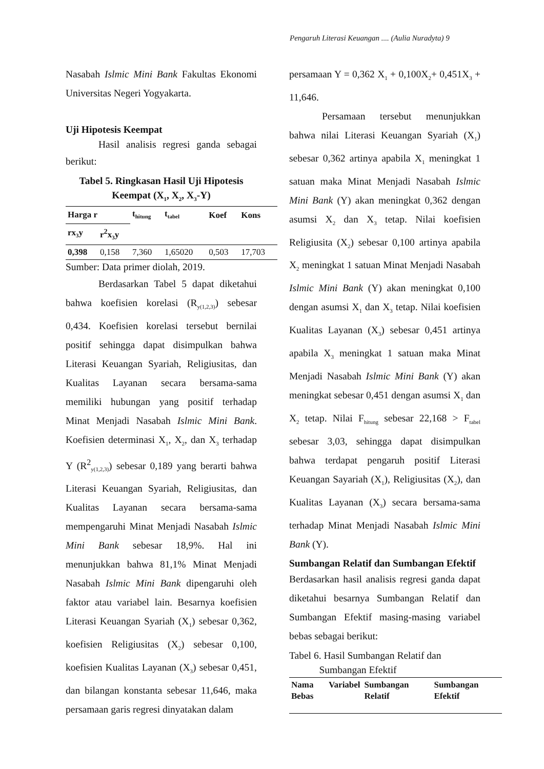Pengaruh Literasi Keuangan .... (Aulia Nuradyta) 9
Nasabah Islmic Mini Bank Fakultas Ekonomi Universitas Negeri Yogyakarta.
Uji Hipotesis Keempat
Hasil analisis regresi ganda sebagai berikut:
Tabel 5. Ringkasan Hasil Uji Hipotesis Keempat (X<sub>1</sub>, X<sub>2</sub>, X<sub>3</sub>-Y)
| Harga r | | t<sub>hitung</sub> | t<sub>tabel</sub> | Koef | Kons |
| --- | --- | --- | --- | --- | --- |
| rx<sub>3</sub>y | r<sup>2</sup>x<sub>3</sub>y | | | | |
| 0,398 | 0,158 | 7,360 | 1,65020 | 0,503 | 17,703 |
Sumber: Data primer diolah, 2019.
Berdasarkan Tabel 5 dapat diketahui bahwa koefisien korelasi (R<sub>y(1,2,3)</sub>) sebesar 0,434. Koefisien korelasi tersebut bernilai positif sehingga dapat disimpulkan bahwa Literasi Keuangan Syariah, Religiusitas, dan Kualitas Layanan secara bersama-sama memiliki hubungan yang positif terhadap Minat Menjadi Nasabah Islmic Mini Bank. Koefisien determinasi X<sub>1</sub>, X<sub>2</sub>, dan X<sub>3</sub> terhadap Y (R<sup>2</sup><sub>y(1,2,3)</sub>) sebesar 0,189 yang berarti bahwa Literasi Keuangan Syariah, Religiusitas, dan Kualitas Layanan secara bersama-sama mempengaruhi Minat Menjadi Nasabah Islmic Mini Bank sebesar 18,9%. Hal ini menunjukkan bahwa 81,1% Minat Menjadi Nasabah Islmic Mini Bank dipengaruhi oleh faktor atau variabel lain. Besarnya koefisien Literasi Keuangan Syariah (X<sub>1</sub>) sebesar 0,362, koefisien Religiusitas (X<sub>2</sub>) sebesar 0,100, koefisien Kualitas Layanan (X<sub>3</sub>) sebesar 0,451, dan bilangan konstanta sebesar 11,646, maka persamaan garis regresi dinyatakan dalam
persamaan Y = 0,362 X<sub>1</sub> + 0,100X<sub>2</sub>+ 0,451X<sub>3</sub> + 11,646.
Persamaan tersebut menunjukkan bahwa nilai Literasi Keuangan Syariah (X<sub>1</sub>) sebesar 0,362 artinya apabila X<sub>1</sub> meningkat 1 satuan maka Minat Menjadi Nasabah Islmic Mini Bank (Y) akan meningkat 0,362 dengan asumsi X<sub>2</sub> dan X<sub>3</sub> tetap. Nilai koefisien Religiusita (X<sub>2</sub>) sebesar 0,100 artinya apabila X<sub>2</sub> meningkat 1 satuan Minat Menjadi Nasabah Islmic Mini Bank (Y) akan meningkat 0,100 dengan asumsi X<sub>1</sub> dan X<sub>3</sub> tetap. Nilai koefisien Kualitas Layanan (X<sub>3</sub>) sebesar 0,451 artinya apabila X<sub>3</sub> meningkat 1 satuan maka Minat Menjadi Nasabah Islmic Mini Bank (Y) akan meningkat sebesar 0,451 dengan asumsi X<sub>1</sub> dan X<sub>2</sub> tetap. Nilai F<sub>hitung</sub> sebesar 22,168 > F<sub>tabel</sub> sebesar 3,03, sehingga dapat disimpulkan bahwa terdapat pengaruh positif Literasi Keuangan Sayariah (X<sub>1</sub>), Religiusitas (X<sub>2</sub>), dan Kualitas Layanan (X<sub>3</sub>) secara bersama-sama terhadap Minat Menjadi Nasabah Islmic Mini Bank (Y).
Sumbangan Relatif dan Sumbangan Efektif
Berdasarkan hasil analisis regresi ganda dapat diketahui besarnya Sumbangan Relatif dan Sumbangan Efektif masing-masing variabel bebas sebagai berikut:
Tabel 6. Hasil Sumbangan Relatif dan
Sumbangan Efektif
| Nama Variabel Bebas | Sumbangan Relatif | Sumbangan Efektif |
| --- | --- | --- |